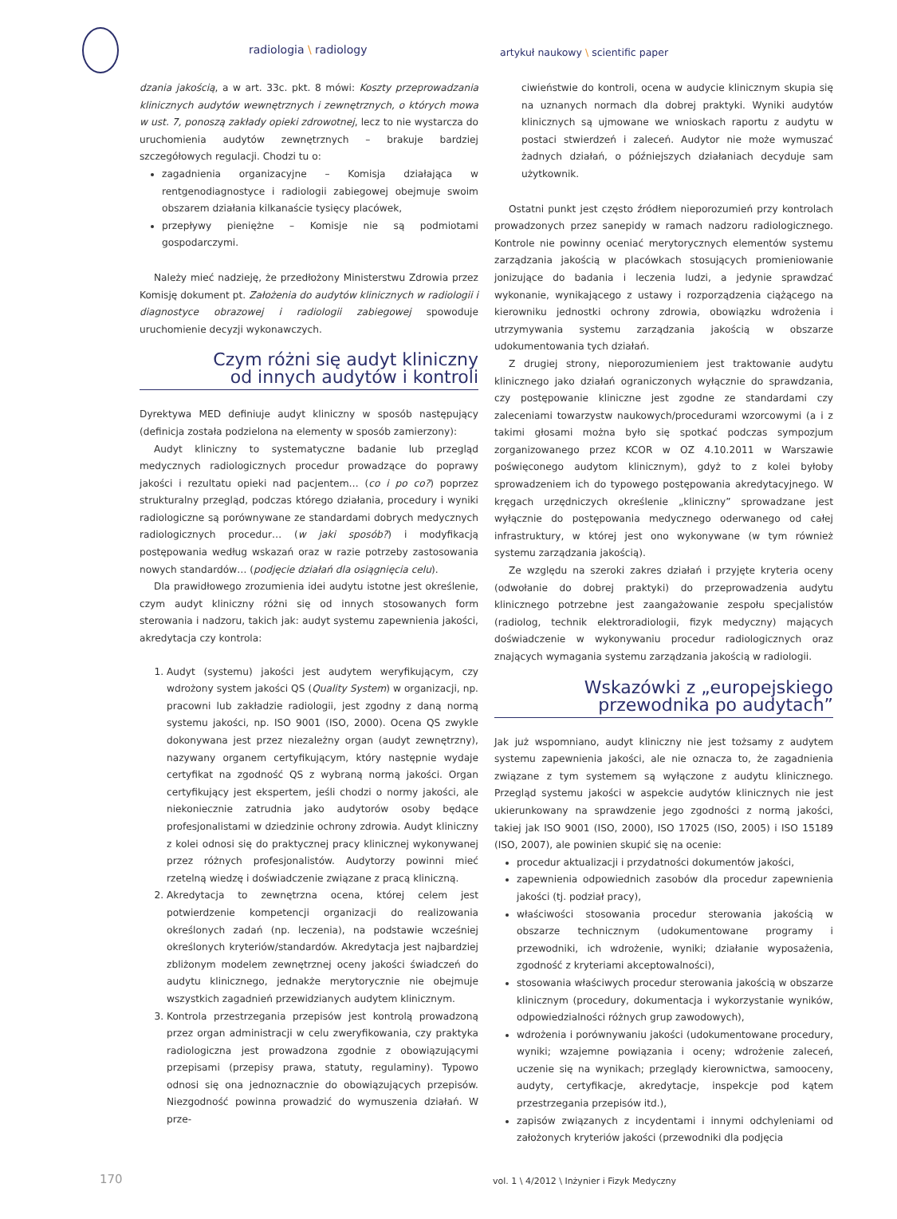radiologia \ radiology
artykuł naukowy \ scientific paper
dzania jakością, a w art. 33c. pkt. 8 mówi: Koszty przeprowadzania klinicznych audytów wewnętrznych i zewnętrznych, o których mowa w ust. 7, ponoszą zakłady opieki zdrowotnej, lecz to nie wystarcza do uruchomienia audytów zewnętrznych – brakuje bardziej szczegółowych regulacji. Chodzi tu o:
zagadnienia organizacyjne – Komisja działająca w rentgenodiagnostyce i radiologii zabiegowej obejmuje swoim obszarem działania kilkanaście tysięcy placówek,
przepływy pieniężne – Komisje nie są podmiotami gospodarczymi.
Należy mieć nadzieję, że przedłożony Ministerstwu Zdrowia przez Komisję dokument pt. Założenia do audytów klinicznych w radiologii i diagnostyce obrazowej i radiologii zabiegowej spowoduje uruchomienie decyzji wykonawczych.
Czym różni się audyt kliniczny
od innych audytów i kontroli
Dyrektywa MED definiuje audyt kliniczny w sposób następujący (definicja została podzielona na elementy w sposób zamierzony):
Audyt kliniczny to systematyczne badanie lub przegląd medycznych radiologicznych procedur prowadzące do poprawy jakości i rezultatu opieki nad pacjentem… (co i po co?) poprzez strukturalny przegląd, podczas którego działania, procedury i wyniki radiologiczne są porównywane ze standardami dobrych medycznych radiologicznych procedur… (w jaki sposób?) i modyfikacją postępowania według wskazań oraz w razie potrzeby zastosowania nowych standardów… (podjęcie działań dla osiągnięcia celu).
Dla prawidłowego zrozumienia idei audytu istotne jest określenie, czym audyt kliniczny różni się od innych stosowanych form sterowania i nadzoru, takich jak: audyt systemu zapewnienia jakości, akredytacja czy kontrola:
1. Audyt (systemu) jakości jest audytem weryfikującym, czy wdrożony system jakości QS (Quality System) w organizacji, np. pracowni lub zakładzie radiologii, jest zgodny z daną normą systemu jakości, np. ISO 9001 (ISO, 2000). Ocena QS zwykle dokonywana jest przez niezależny organ (audyt zewnętrzny), nazywany organem certyfikującym, który następnie wydaje certyfikat na zgodność QS z wybraną normą jakości. Organ certyfikujący jest ekspertem, jeśli chodzi o normy jakości, ale niekoniecznie zatrudnia jako audytorów osoby będące profesjonalistami w dziedzinie ochrony zdrowia. Audyt kliniczny z kolei odnosi się do praktycznej pracy klinicznej wykonywanej przez różnych profesjonalistów. Audytorzy powinni mieć rzetelną wiedzę i doświadczenie związane z pracą kliniczną.
2. Akredytacja to zewnętrzna ocena, której celem jest potwierdzenie kompetencji organizacji do realizowania określonych zadań (np. leczenia), na podstawie wcześniej określonych kryteriów/standardów. Akredytacja jest najbardziej zbliżonym modelem zewnętrznej oceny jakości świadczeń do audytu klinicznego, jednakże merytorycznie nie obejmuje wszystkich zagadnień przewidzianych audytem klinicznym.
3. Kontrola przestrzegania przepisów jest kontrolą prowadzoną przez organ administracji w celu zweryfikowania, czy praktyka radiologiczna jest prowadzona zgodnie z obowiązującymi przepisami (przepisy prawa, statuty, regulaminy). Typowo odnosi się ona jednoznacznie do obowiązujących przepisów. Niezgodność powinna prowadzić do wymuszenia działań. W prze-
ciwieństwie do kontroli, ocena w audycie klinicznym skupia się na uznanych normach dla dobrej praktyki. Wyniki audytów klinicznych są ujmowane we wnioskach raportu z audytu w postaci stwierdzeń i zaleceń. Audytor nie może wymuszać żadnych działań, o późniejszych działaniach decyduje sam użytkownik.
Ostatni punkt jest często źródłem nieporozumień przy kontrolach prowadzonych przez sanepidy w ramach nadzoru radiologicznego. Kontrole nie powinny oceniać merytorycznych elementów systemu zarządzania jakością w placówkach stosujących promieniowanie jonizujące do badania i leczenia ludzi, a jedynie sprawdzać wykonanie, wynikającego z ustawy i rozporządzenia ciążącego na kierowniku jednostki ochrony zdrowia, obowiązku wdrożenia i utrzymywania systemu zarządzania jakością w obszarze udokumentowania tych działań.
Z drugiej strony, nieporozumieniem jest traktowanie audytu klinicznego jako działań ograniczonych wyłącznie do sprawdzania, czy postępowanie kliniczne jest zgodne ze standardami czy zaleceniami towarzystw naukowych/procedurami wzorcowymi (a i z takimi głosami można było się spotkać podczas sympozjum zorganizowanego przez KCOR w OZ 4.10.2011 w Warszawie poświęconego audytom klinicznym), gdyż to z kolei byłoby sprowadzeniem ich do typowego postępowania akredytacyjnego. W kręgach urzędniczych określenie „kliniczny” sprowadzane jest wyłącznie do postępowania medycznego oderwanego od całej infrastruktury, w której jest ono wykonywane (w tym również systemu zarządzania jakością).
Ze względu na szeroki zakres działań i przyjęte kryteria oceny (odwołanie do dobrej praktyki) do przeprowadzenia audytu klinicznego potrzebne jest zaangażowanie zespołu specjalistów (radiolog, technik elektroradiologii, fizyk medyczny) mających doświadczenie w wykonywaniu procedur radiologicznych oraz znających wymagania systemu zarządzania jakością w radiologii.
Wskazówki z „europejskiego
przewodnika po audytach”
Jak już wspomniano, audyt kliniczny nie jest tożsamy z audytem systemu zapewnienia jakości, ale nie oznacza to, że zagadnienia związane z tym systemem są wyłączone z audytu klinicznego. Przegląd systemu jakości w aspekcie audytów klinicznych nie jest ukierunkowany na sprawdzenie jego zgodności z normą jakości, takiej jak ISO 9001 (ISO, 2000), ISO 17025 (ISO, 2005) i ISO 15189 (ISO, 2007), ale powinien skupić się na ocenie:
procedur aktualizacji i przydatności dokumentów jakości,
zapewnienia odpowiednich zasobów dla procedur zapewnienia jakości (tj. podział pracy),
właściwości stosowania procedur sterowania jakością w obszarze technicznym (udokumentowane programy i przewodniki, ich wdrożenie, wyniki; działanie wyposażenia, zgodność z kryteriami akceptowalności),
stosowania właściwych procedur sterowania jakością w obszarze klinicznym (procedury, dokumentacja i wykorzystanie wyników, odpowiedzialności różnych grup zawodowych),
wdrożenia i porównywaniu jakości (udokumentowane procedury, wyniki; wzajemne powiązania i oceny; wdrożenie zaleceń, uczenie się na wynikach; przeglądy kierownictwa, samooceny, audyty, certyfikacje, akredytacje, inspekcje pod kątem przestrzegania przepisów itd.),
zapisów związanych z incydentami i innymi odchyleniami od założonych kryteriów jakości (przewodniki dla podjęcia
170 vol. 1 \ 4/2012 \ Inżynier i Fizyk Medyczny